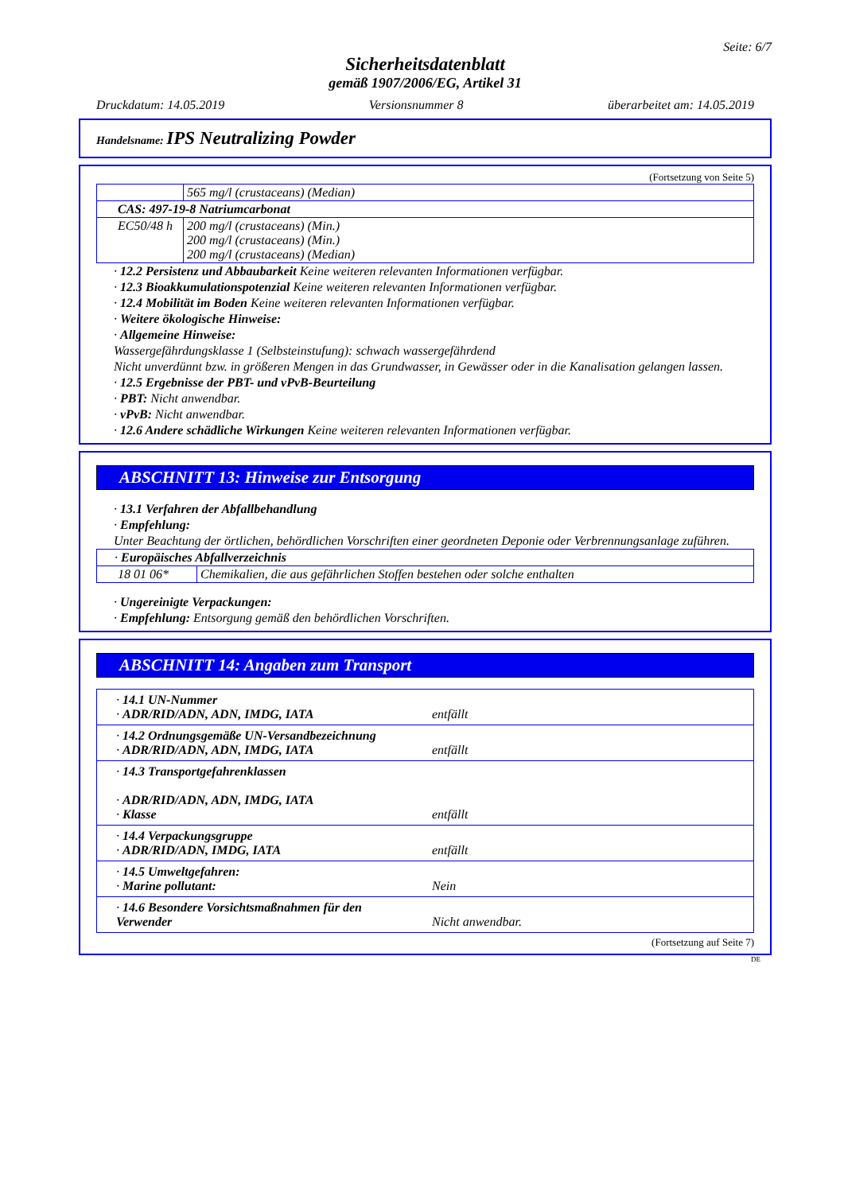Seite: 6/7
Sicherheitsdatenblatt
gemäß 1907/2006/EG, Artikel 31
Druckdatum: 14.05.2019 Versionsnummer 8 überarbeitet am: 14.05.2019
Handelsname: IPS Neutralizing Powder
(Fortsetzung von Seite 5)
| | 565 mg/l (crustaceans) (Median) |
| CAS: 497-19-8 Natriumcarbonat | |
| EC50/48 h | 200 mg/l (crustaceans) (Min.) 200 mg/l (crustaceans) (Min.) 200 mg/l (crustaceans) (Median) |
· 12.2 Persistenz und Abbaubarkeit Keine weiteren relevanten Informationen verfügbar.
· 12.3 Bioakkumulationspotenzial Keine weiteren relevanten Informationen verfügbar.
· 12.4 Mobilität im Boden Keine weiteren relevanten Informationen verfügbar.
· Weitere ökologische Hinweise:
· Allgemeine Hinweise:
Wassergefährdungsklasse 1 (Selbsteinstufung): schwach wassergefährdend
Nicht unverdünnt bzw. in größeren Mengen in das Grundwasser, in Gewässer oder in die Kanalisation gelangen lassen.
· 12.5 Ergebnisse der PBT- und vPvB-Beurteilung
· PBT: Nicht anwendbar.
· vPvB: Nicht anwendbar.
· 12.6 Andere schädliche Wirkungen Keine weiteren relevanten Informationen verfügbar.
ABSCHNITT 13: Hinweise zur Entsorgung
· 13.1 Verfahren der Abfallbehandlung
· Empfehlung:
Unter Beachtung der örtlichen, behördlichen Vorschriften einer geordneten Deponie oder Verbrennungsanlage zuführen.
| · Europäisches Abfallverzeichnis | |
| 18 01 06* | Chemikalien, die aus gefährlichen Stoffen bestehen oder solche enthalten |
· Ungereinigte Verpackungen:
· Empfehlung: Entsorgung gemäß den behördlichen Vorschriften.
ABSCHNITT 14: Angaben zum Transport
| · 14.1 UN-Nummer · ADR/RID/ADN, ADN, IMDG, IATA | entfällt |
| · 14.2 Ordnungsgemäße UN-Versandbezeichnung · ADR/RID/ADN, ADN, IMDG, IATA | entfällt |
| · 14.3 Transportgefahrenklassen · ADR/RID/ADN, ADN, IMDG, IATA · Klasse | entfällt |
| · 14.4 Verpackungsgruppe · ADR/RID/ADN, IMDG, IATA | entfällt |
| · 14.5 Umweltgefahren: · Marine pollutant: | Nein |
| · 14.6 Besondere Vorsichtsmaßnahmen für den Verwender | Nicht anwendbar. |
(Fortsetzung auf Seite 7)
DE